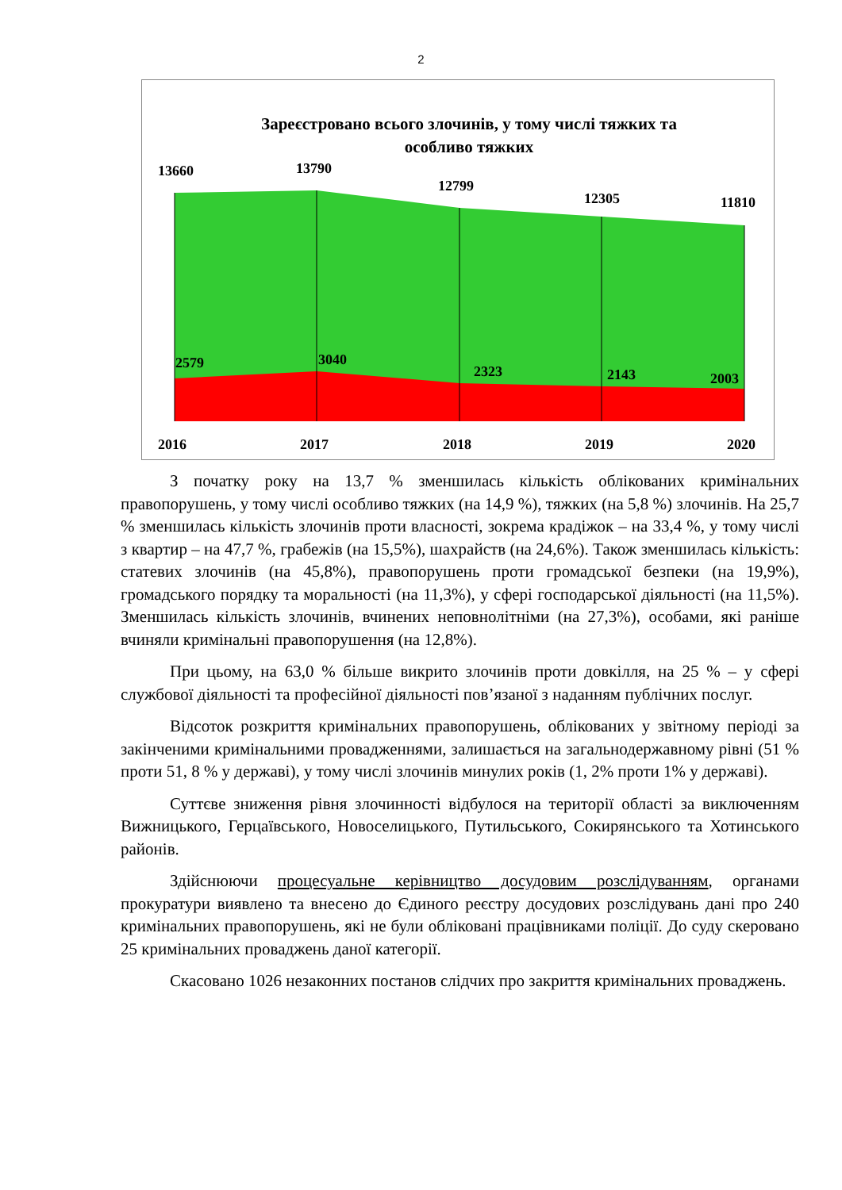2
Зареєстровано всього злочинів, у тому числі тяжких та
особливо тяжких
13660
13790
12799
12305
11810
2579
3040
2323
2143
2003
2016
2017
2018
2019
2020
З початку року на 13,7 % зменшилась кількість облікованих кримінальних правопорушень, у тому числі особливо тяжких (на 14,9 %), тяжких (на 5,8 %) злочинів. На 25,7 % зменшилась кількість злочинів проти власності, зокрема крадіжок – на 33,4 %, у тому числі з квартир – на 47,7 %, грабежів (на 15,5%), шахрайств (на 24,6%). Також зменшилась кількість: статевих злочинів (на 45,8%), правопорушень проти громадської безпеки (на 19,9%), громадського порядку та моральності (на 11,3%), у сфері господарської діяльності (на 11,5%). Зменшилась кількість злочинів, вчинених неповнолітніми (на 27,3%), особами, які раніше вчиняли кримінальні правопорушення (на 12,8%).
При цьому, на 63,0 % більше викрито злочинів проти довкілля, на 25 % – у сфері службової діяльності та професійної діяльності пов’язаної з наданням публічних послуг.
Відсоток розкриття кримінальних правопорушень, облікованих у звітному періоді за закінченими кримінальними провадженнями, залишається на загальнодержавному рівні (51 % проти 51, 8 % у державі), у тому числі злочинів минулих років (1, 2% проти 1% у державі).
Суттєве зниження рівня злочинності відбулося на території області за виключенням Вижницького, Герцаївського, Новоселицького, Путильського, Сокирянського та Хотинського районів.
Здійснюючи процесуальне керівництво досудовим розслідуванням, органами прокуратури виявлено та внесено до Єдиного реєстру досудових розслідувань дані про 240 кримінальних правопорушень, які не були обліковані працівниками поліції. До суду скеровано 25 кримінальних проваджень даної категорії.
Скасовано 1026 незаконних постанов слідчих про закриття кримінальних проваджень.